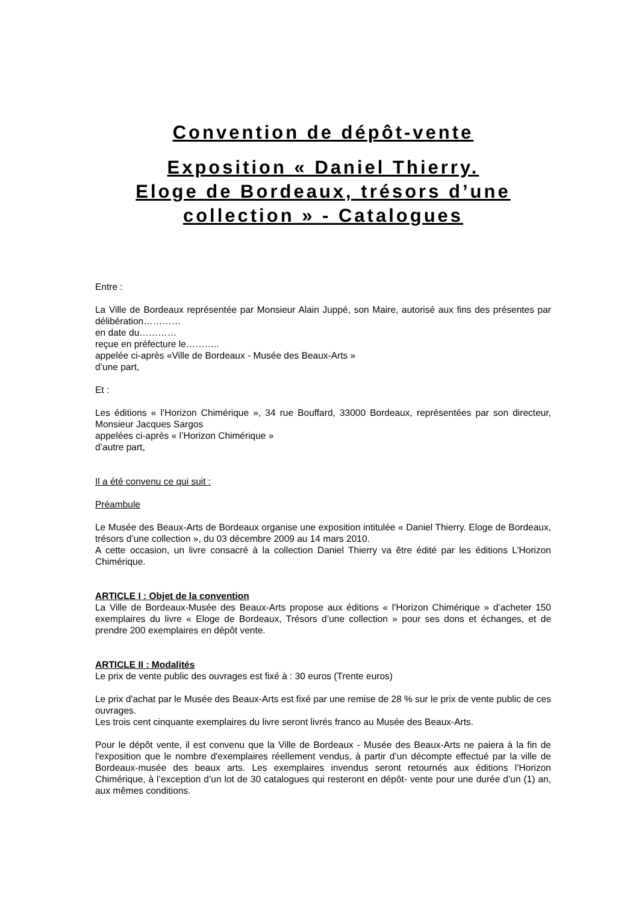Convention de dépôt-vente
Exposition « Daniel Thierry.
Eloge de Bordeaux, trésors d’une collection » - Catalogues
Entre :
La Ville de Bordeaux représentée par Monsieur Alain Juppé, son Maire, autorisé aux fins des présentes par délibération…………
en date du…………
reçue en préfecture le………..
appelée ci-après «Ville de Bordeaux - Musée des Beaux-Arts »
d’une part,
Et :
Les éditions « l’Horizon Chimérique », 34 rue Bouffard, 33000 Bordeaux, représentées par son directeur, Monsieur Jacques Sargos
appelées ci-après « l’Horizon Chimérique »
d’autre part,
Il a été convenu ce qui suit :
Préambule
Le Musée des Beaux-Arts de Bordeaux organise une exposition intitulée « Daniel Thierry. Eloge de Bordeaux, trésors d’une collection », du 03 décembre 2009 au 14 mars 2010.
A cette occasion, un livre consacré à la collection Daniel Thierry va être édité par les éditions L’Horizon Chimérique.
ARTICLE I : Objet de la convention
La Ville de Bordeaux-Musée des Beaux-Arts propose aux éditions « l’Horizon Chimérique » d’acheter 150 exemplaires du livre « Eloge de Bordeaux, Trésors d’une collection » pour ses dons et échanges, et de prendre 200 exemplaires en dépôt vente.
ARTICLE II : Modalités
Le prix de vente public des ouvrages est fixé à : 30 euros (Trente euros)
Le prix d'achat par le Musée des Beaux-Arts est fixé par une remise de 28 % sur le prix de vente public de ces ouvrages.
Les trois cent cinquante exemplaires du livre seront livrés franco au Musée des Beaux-Arts.
Pour le dépôt vente, il est convenu que la Ville de Bordeaux - Musée des Beaux-Arts ne paiera à la fin de l'exposition que le nombre d'exemplaires réellement vendus, à partir d’un décompte effectué par la ville de Bordeaux-musée des beaux arts. Les exemplaires invendus seront retournés aux éditions l’Horizon Chimérique, à l’exception d’un lot de 30 catalogues qui resteront en dépôt- vente pour une durée d’un (1) an, aux mêmes conditions.